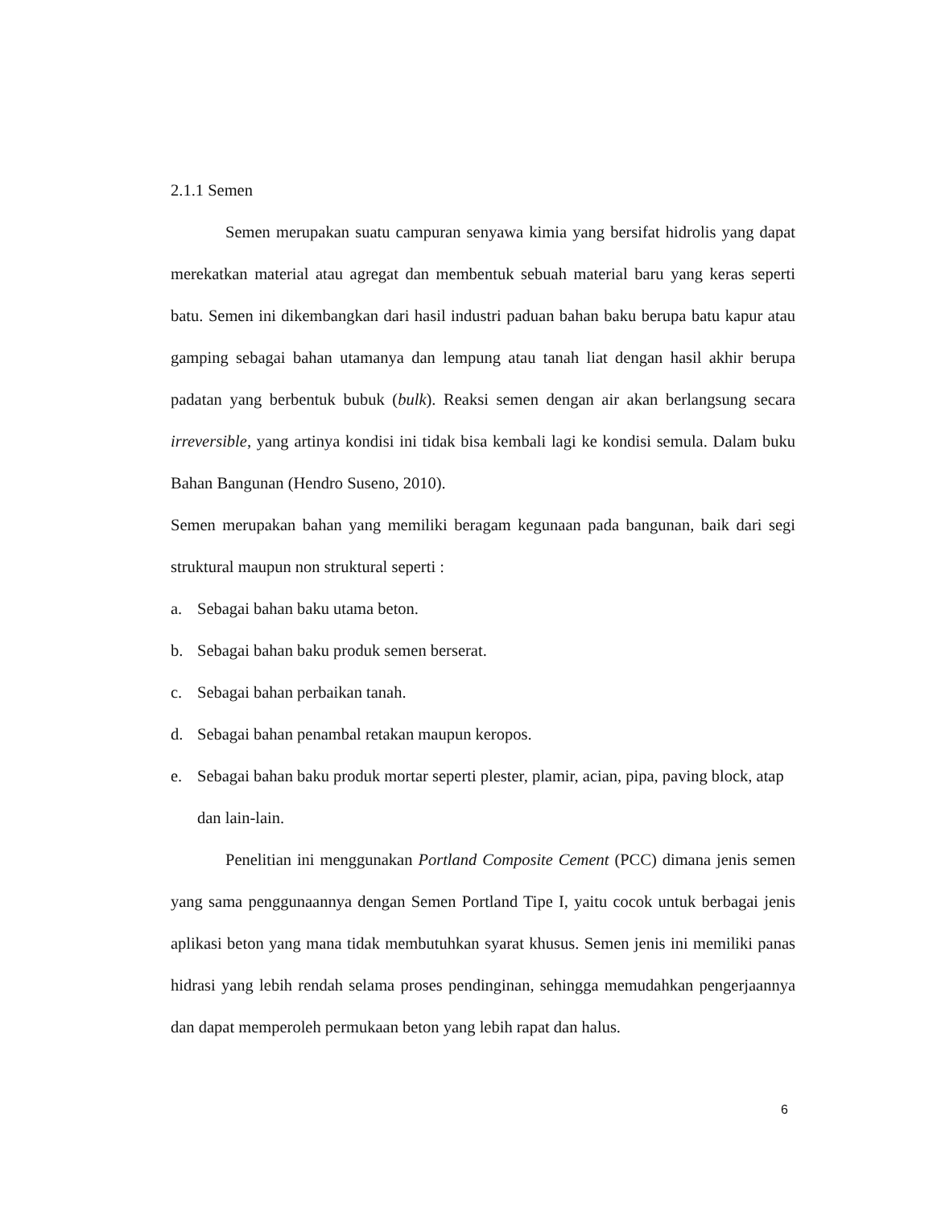2.1.1 Semen
Semen merupakan suatu campuran senyawa kimia yang bersifat hidrolis yang dapat merekatkan material atau agregat dan membentuk sebuah material baru yang keras seperti batu. Semen ini dikembangkan dari hasil industri paduan bahan baku berupa batu kapur atau gamping sebagai bahan utamanya dan lempung atau tanah liat dengan hasil akhir berupa padatan yang berbentuk bubuk (bulk). Reaksi semen dengan air akan berlangsung secara irreversible, yang artinya kondisi ini tidak bisa kembali lagi ke kondisi semula. Dalam buku Bahan Bangunan (Hendro Suseno, 2010).
Semen merupakan bahan yang memiliki beragam kegunaan pada bangunan, baik dari segi struktural maupun non struktural seperti :
a. Sebagai bahan baku utama beton.
b. Sebagai bahan baku produk semen berserat.
c. Sebagai bahan perbaikan tanah.
d. Sebagai bahan penambal retakan maupun keropos.
e. Sebagai bahan baku produk mortar seperti plester, plamir, acian, pipa, paving block, atap dan lain-lain.
Penelitian ini menggunakan Portland Composite Cement (PCC) dimana jenis semen yang sama penggunaannya dengan Semen Portland Tipe I, yaitu cocok untuk berbagai jenis aplikasi beton yang mana tidak membutuhkan syarat khusus. Semen jenis ini memiliki panas hidrasi yang lebih rendah selama proses pendinginan, sehingga memudahkan pengerjaannya dan dapat memperoleh permukaan beton yang lebih rapat dan halus.
6